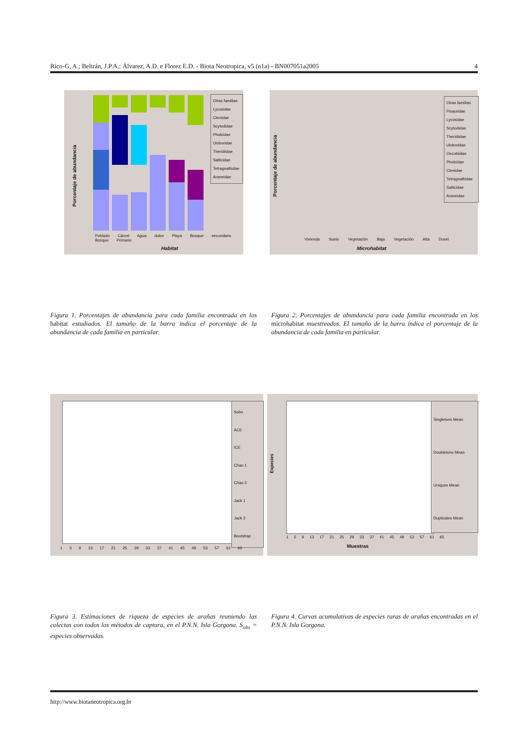Rico-G, A.; Beltrán, J.P.A.; Álvarez, A.D. e Florez E.D. - Biota Neotropica, v5 (n1a) - BN007051a2005 4
Porcentaje de abundancia
Otras familias
Lycosidae
Ctenidae
Scytodidae
Pholcidae
Uloboridae
Theridiidae
Salticidae
Tetragnathidae
Araneidae
Poblado Cárcel Agua dulce Playa Bosque secundario Bosque Primario
Habitat
Porcentaje de abundancia
Otras familias
Pisauridae
Lycosidae
Scytodidae
Theridiidae
Uloboridae
Oecobiidae
Pholcidae
Ctenidae
Tetragnathidae
Salticidae
Araneidae
Vivienda Suelo Vegetación Baja Vegetación Alta Dosel
Microhabitat
Figura 1. Porcentajes de abundancia para cada familia encontrada en los habitat estudiados. El tamaño de la barra indica el porcentaje de la abundancia de cada familia en particular.
Figura 2. Porcentajes de abundancia para cada familia encontrada en los microhabitat muestreados. El tamaño de la barra indica el porcentaje de la abundancia de cada familia en particular.
Sobs
ACE
ICE
Chao 1
Chao 2
Jack 1
Jack 2
Bootstrap
1 5 9 13 17 21 25 29 33 37 41 45 49 53 57 61 65
Especies
Singletons Mean
Doubletons Mean
Uniques Mean
Duplicates Mean
1 5 9 13 17 21 25 29 33 37 41 45 49 53 57 61 65
Muestras
Figura 3. Estimaciones de riqueza de especies de arañas reuniendo las colectas con todos los métodos de captura, en el P.N.N. Isla Gorgona. S<sub>obs</sub> = especies observadas.
Figura 4. Curvas acumulativas de especies raras de arañas encontradas en el P.N.N. Isla Gorgona.
http://www.biotaneotropica.org.br